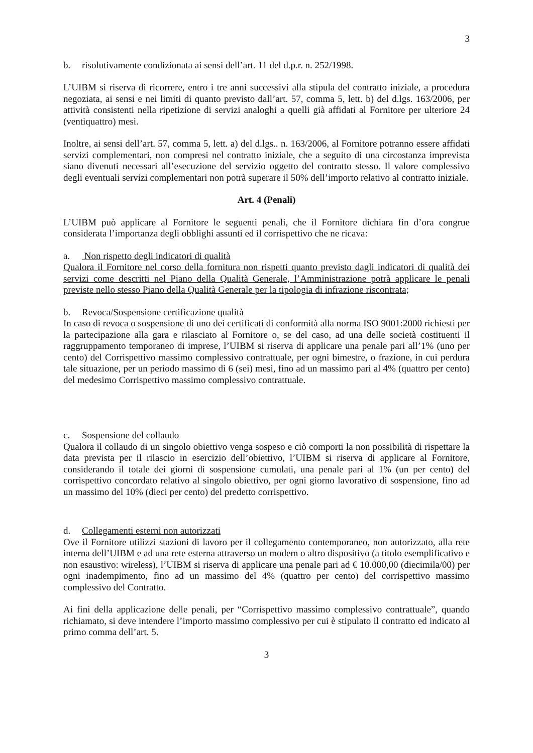3
b. risolutivamente condizionata ai sensi dell’art. 11 del d.p.r. n. 252/1998.
L’UIBM si riserva di ricorrere, entro i tre anni successivi alla stipula del contratto iniziale, a procedura negoziata, ai sensi e nei limiti di quanto previsto dall’art. 57, comma 5, lett. b) del d.lgs. 163/2006, per attività consistenti nella ripetizione di servizi analoghi a quelli già affidati al Fornitore per ulteriore 24 (ventiquattro) mesi.
Inoltre, ai sensi dell’art. 57, comma 5, lett. a) del d.lgs.. n. 163/2006, al Fornitore potranno essere affidati servizi complementari, non compresi nel contratto iniziale, che a seguito di una circostanza imprevista siano divenuti necessari all’esecuzione del servizio oggetto del contratto stesso. Il valore complessivo degli eventuali servizi complementari non potrà superare il 50% dell’importo relativo al contratto iniziale.
Art. 4 (Penali)
L’UIBM può applicare al Fornitore le seguenti penali, che il Fornitore dichiara fin d’ora congrue considerata l’importanza degli obblighi assunti ed il corrispettivo che ne ricava:
a. Non rispetto degli indicatori di qualità
Qualora il Fornitore nel corso della fornitura non rispetti quanto previsto dagli indicatori di qualità dei servizi come descritti nel Piano della Qualità Generale, l’Amministrazione potrà applicare le penali previste nello stesso Piano della Qualità Generale per la tipologia di infrazione riscontrata;
b. Revoca/Sospensione certificazione qualità
In caso di revoca o sospensione di uno dei certificati di conformità alla norma ISO 9001:2000 richiesti per la partecipazione alla gara e rilasciato al Fornitore o, se del caso, ad una delle società costituenti il raggruppamento temporaneo di imprese, l’UIBM si riserva di applicare una penale pari all’1% (uno per cento) del Corrispettivo massimo complessivo contrattuale, per ogni bimestre, o frazione, in cui perdura tale situazione, per un periodo massimo di 6 (sei) mesi, fino ad un massimo pari al 4% (quattro per cento) del medesimo Corrispettivo massimo complessivo contrattuale.
c. Sospensione del collaudo
Qualora il collaudo di un singolo obiettivo venga sospeso e ciò comporti la non possibilità di rispettare la data prevista per il rilascio in esercizio dell’obiettivo, l’UIBM si riserva di applicare al Fornitore, considerando il totale dei giorni di sospensione cumulati, una penale pari al 1% (un per cento) del corrispettivo concordato relativo al singolo obiettivo, per ogni giorno lavorativo di sospensione, fino ad un massimo del 10% (dieci per cento) del predetto corrispettivo.
d. Collegamenti esterni non autorizzati
Ove il Fornitore utilizzi stazioni di lavoro per il collegamento contemporaneo, non autorizzato, alla rete interna dell’UIBM e ad una rete esterna attraverso un modem o altro dispositivo (a titolo esemplificativo e non esaustivo: wireless), l’UIBM si riserva di applicare una penale pari ad € 10.000,00 (diecimila/00) per ogni inadempimento, fino ad un massimo del 4% (quattro per cento) del corrispettivo massimo complessivo del Contratto.
Ai fini della applicazione delle penali, per “Corrispettivo massimo complessivo contrattuale”, quando richiamato, si deve intendere l’importo massimo complessivo per cui è stipulato il contratto ed indicato al primo comma dell’art. 5.
3